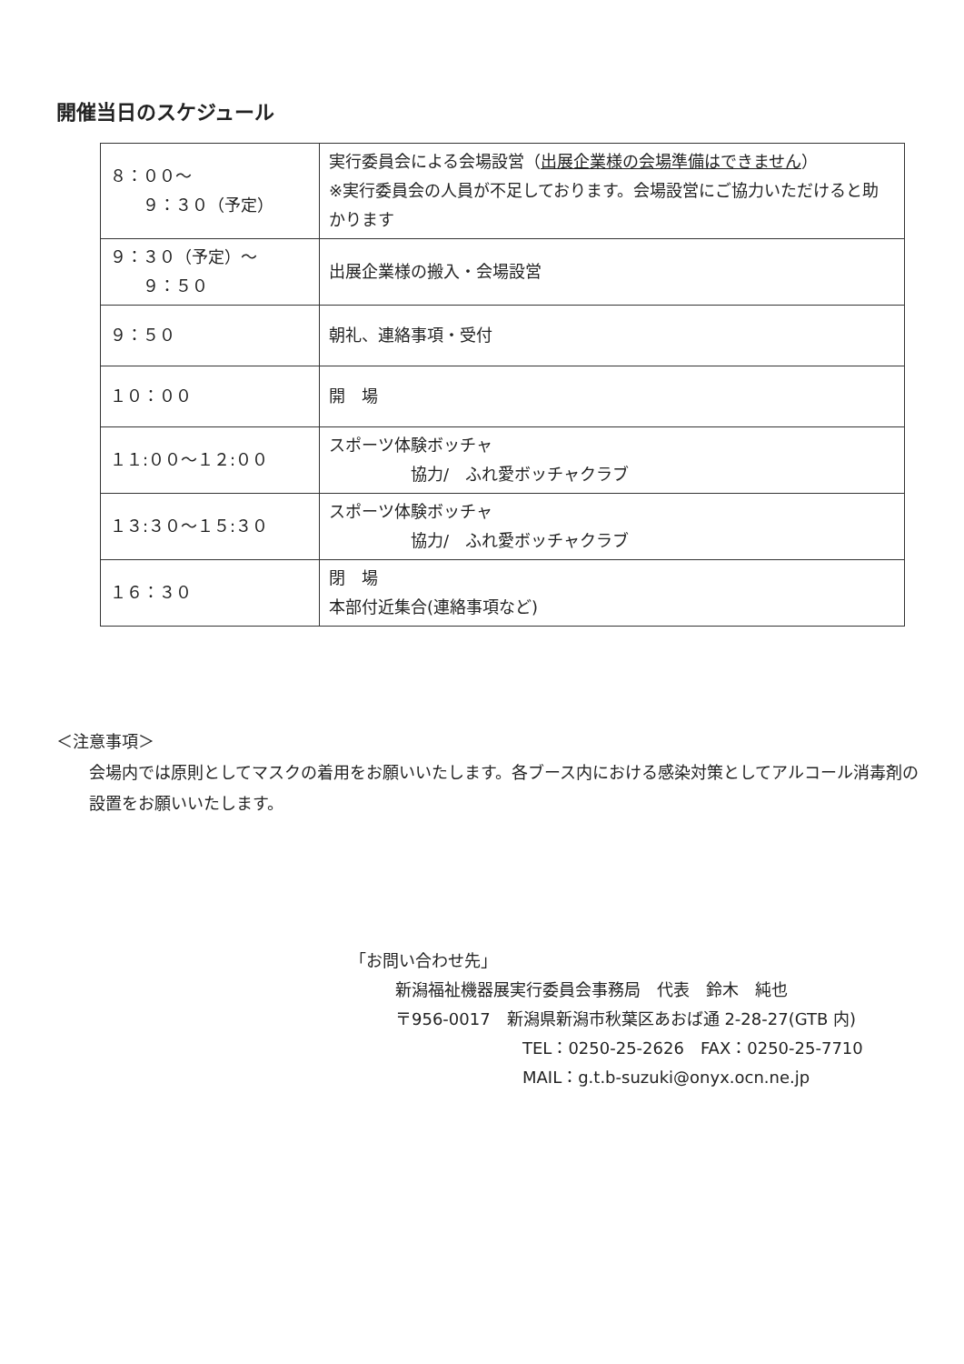開催当日のスケジュール
| ８：００～ ９：３０（予定） | 実行委員会による会場設営（ 出展企業様の会場準備はできません ） ※実行委員会の人員が不足しております。会場設営にご協力いただけると助かります |
| ９：３０（予定）～ ９：５０ | 出展企業様の搬入・会場設営 |
| ９：５０ | 朝礼、連絡事項・受付 |
| １０：００ | 開 場 |
| １１:００～１２:００ | スポーツ体験ボッチャ 協力/ ふれ愛ボッチャクラブ |
| １３:３０～１５:３０ | スポーツ体験ボッチャ 協力/ ふれ愛ボッチャクラブ |
| １６：３０ | 閉 場 本部付近集合(連絡事項など) |
＜注意事項＞
会場内では原則としてマスクの着用をお願いいたします。各ブース内における感染対策としてアルコール消毒剤の設置をお願いいたします。
「お問い合わせ先」
新潟福祉機器展実行委員会事務局　代表　鈴木　純也
〒956-0017　新潟県新潟市秋葉区あおば通 2-28-27(GTB 内)
TEL：0250-25-2626　FAX：0250-25-7710
MAIL：g.t.b-suzuki@onyx.ocn.ne.jp